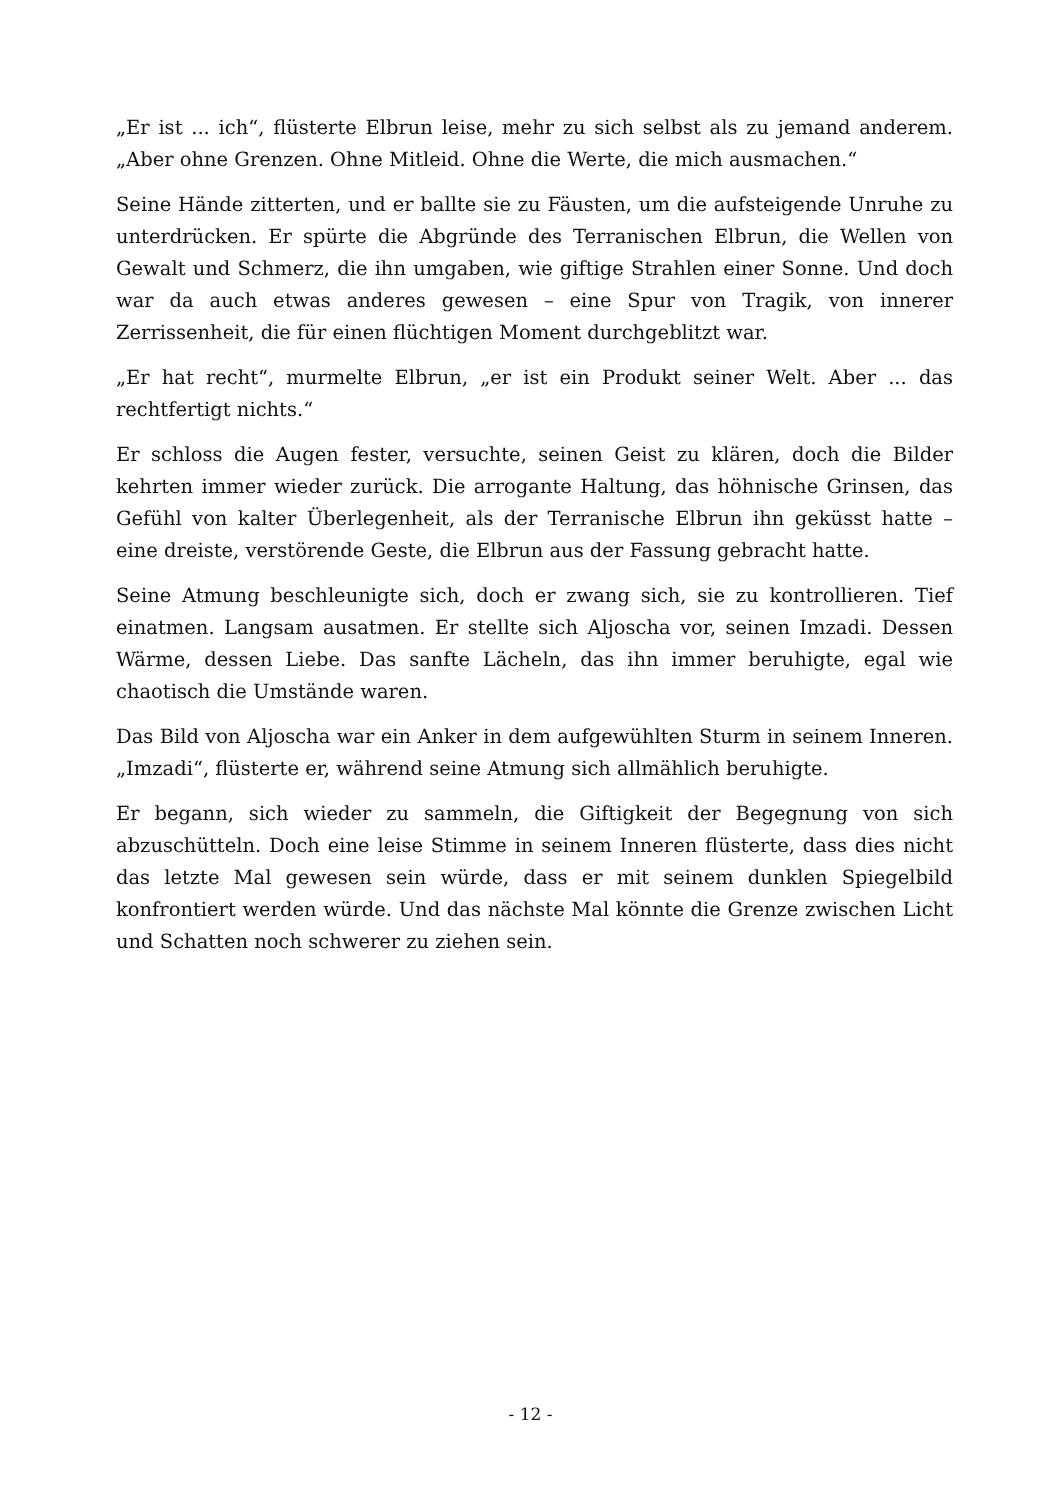„Er ist ... ich“, flüsterte Elbrun leise, mehr zu sich selbst als zu jemand anderem. „Aber ohne Grenzen. Ohne Mitleid. Ohne die Werte, die mich ausmachen.“
Seine Hände zitterten, und er ballte sie zu Fäusten, um die aufsteigende Unruhe zu unterdrücken. Er spürte die Abgründe des Terranischen Elbrun, die Wellen von Gewalt und Schmerz, die ihn umgaben, wie giftige Strahlen einer Sonne. Und doch war da auch etwas anderes gewesen – eine Spur von Tragik, von innerer Zerrissenheit, die für einen flüchtigen Moment durchgeblitzt war.
„Er hat recht“, murmelte Elbrun, „er ist ein Produkt seiner Welt. Aber ... das rechtfertigt nichts.“
Er schloss die Augen fester, versuchte, seinen Geist zu klären, doch die Bilder kehrten immer wieder zurück. Die arrogante Haltung, das höhnische Grinsen, das Gefühl von kalter Überlegenheit, als der Terranische Elbrun ihn geküsst hatte – eine dreiste, verstörende Geste, die Elbrun aus der Fassung gebracht hatte.
Seine Atmung beschleunigte sich, doch er zwang sich, sie zu kontrollieren. Tief einatmen. Langsam ausatmen. Er stellte sich Aljoscha vor, seinen Imzadi. Dessen Wärme, dessen Liebe. Das sanfte Lächeln, das ihn immer beruhigte, egal wie chaotisch die Umstände waren.
Das Bild von Aljoscha war ein Anker in dem aufgewühlten Sturm in seinem Inneren. „Imzadi“, flüsterte er, während seine Atmung sich allmählich beruhigte.
Er begann, sich wieder zu sammeln, die Giftigkeit der Begegnung von sich abzuschütteln. Doch eine leise Stimme in seinem Inneren flüsterte, dass dies nicht das letzte Mal gewesen sein würde, dass er mit seinem dunklen Spiegelbild konfrontiert werden würde. Und das nächste Mal könnte die Grenze zwischen Licht und Schatten noch schwerer zu ziehen sein.
- 12 -